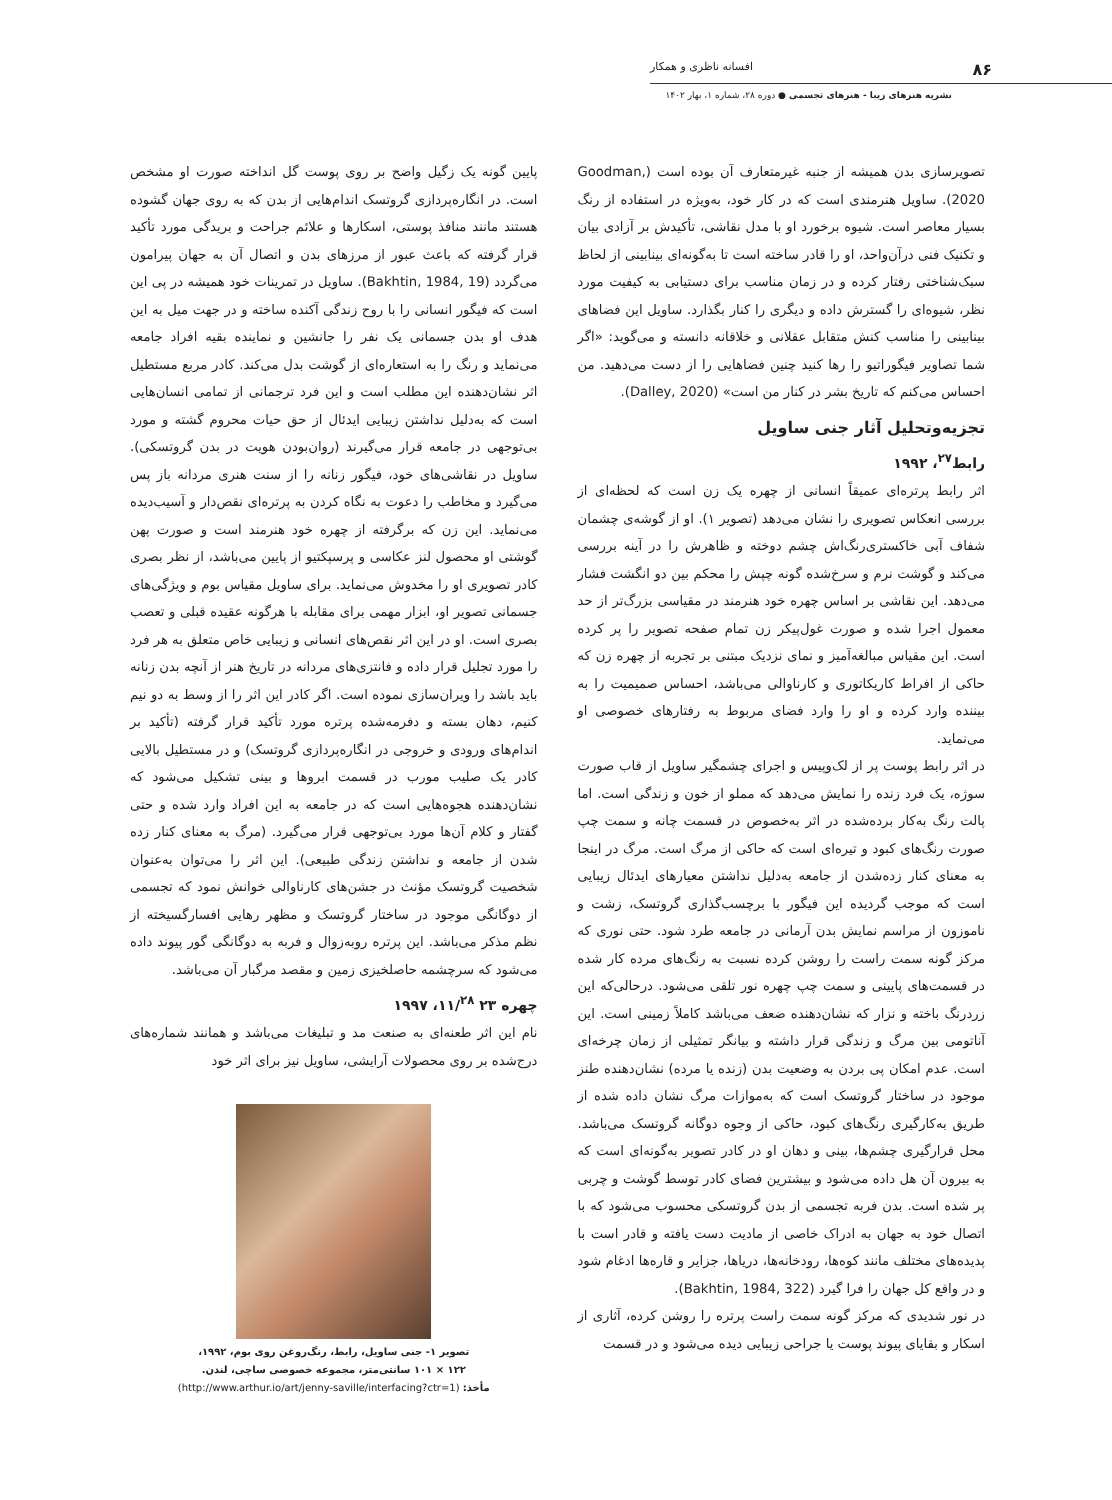۸۶ افسانه ناظری و همکار
نشریه هنرهای زیبا - هنرهای تجسمی ● دوره ۲۸، شماره ۱، بهار ۱۴۰۲
تصویرسازی بدن همیشه از جنبه غیرمتعارف آن بوده است (Goodman, 2020). ساویل هنرمندی است که در کار خود، به‌ویژه در استفاده از رنگ بسیار معاصر است. شیوه برخورد او با مدل نقاشی، تأکیدش بر آزادی بیان و تکنیک فنی درآن‌واحد، او را قادر ساخته است تا به‌گونه‌ای بینابینی از لحاظ سبک‌شناختی رفتار کرده و در زمان مناسب برای دستیابی به کیفیت مورد نظر، شیوه‌ای را گسترش داده و دیگری را کنار بگذارد. ساویل این فضاهای بینابینی را مناسب کنش متقابل عقلانی و خلاقانه دانسته و می‌گوید: «اگر شما تصاویر فیگوراتیو را رها کنید چنین فضاهایی را از دست می‌دهید. من احساس می‌کنم که تاریخ بشر در کنار من است» (Dalley, 2020).
تجزیه‌وتحلیل آثار جنی ساویل
رابط<sup>۲۷</sup>، ۱۹۹۲
اثر رابط پرتره‌ای عمیقاً انسانی از چهره یک زن است که لحظه‌ای از بررسی انعکاس تصویری را نشان می‌دهد (تصویر ۱). او از گوشه‌ی چشمان شفاف آبی خاکستری‌رنگ‌اش چشم دوخته و ظاهرش را در آینه بررسی می‌کند و گوشت نرم و سرخ‌شده گونه چپش را محکم بین دو انگشت فشار می‌دهد. این نقاشی بر اساس چهره خود هنرمند در مقیاسی بزرگ‌تر از حد معمول اجرا شده و صورت غول‌پیکر زن تمام صفحه تصویر را پر کرده است. این مقیاس مبالغه‌آمیز و نمای نزدیک مبتنی بر تجربه از چهره زن که حاکی از افراط کاریکاتوری و کارناوالی می‌باشد، احساس صمیمیت را به بیننده وارد کرده و او را وارد فضای مربوط به رفتارهای خصوصی او می‌نماید.
در اثر رابط پوست پر از لک‌وپیس و اجرای چشمگیر ساویل از قاب صورت سوژه، یک فرد زنده را نمایش می‌دهد که مملو از خون و زندگی است. اما پالت رنگ به‌کار برده‌شده در اثر به‌خصوص در قسمت چانه و سمت چپ صورت رنگ‌های کبود و تیره‌ای است که حاکی از مرگ است. مرگ در اینجا به معنای کنار زده‌شدن از جامعه به‌دلیل نداشتن معیارهای ایدئال زیبایی است که موجب گردیده این فیگور با برچسب‌گذاری گروتسک، زشت و ناموزون از مراسم نمایش بدن آرمانی در جامعه طرد شود. حتی نوری که مرکز گونه سمت راست را روشن کرده نسبت به رنگ‌های مرده کار شده در قسمت‌های پایینی و سمت چپ چهره نور تلقی می‌شود. درحالی‌که این زردرنگ باخته و نزار که نشان‌دهنده ضعف می‌باشد کاملاً زمینی است. این آناتومی بین مرگ و زندگی قرار داشته و بیانگر تمثیلی از زمان چرخه‌ای است. عدم امکان پی بردن به وضعیت بدن (زنده یا مرده) نشان‌دهنده طنز موجود در ساختار گروتسک است که به‌موازات مرگ نشان داده شده از طریق به‌کارگیری رنگ‌های کبود، حاکی از وجوه دوگانه گروتسک می‌باشد. محل قرارگیری چشم‌ها، بینی و دهان او در کادر تصویر به‌گونه‌ای است که به بیرون آن هل داده می‌شود و بیشترین فضای کادر توسط گوشت و چربی پر شده است. بدن فربه تجسمی از بدن گروتسکی محسوب می‌شود که با اتصال خود به جهان به ادراک خاصی از مادیت دست یافته و قادر است با پدیده‌های مختلف مانند کوه‌ها، رودخانه‌ها، دریاها، جزایر و قاره‌ها ادغام شود و در واقع کل جهان را فرا گیرد (Bakhtin, 1984, 322).
در نور شدیدی که مرکز گونه سمت راست پرتره را روشن کرده، آثاری از اسکار و بقایای پیوند پوست یا جراحی زیبایی دیده می‌شود و در قسمت
پایین گونه یک زگیل واضح بر روی پوست گل انداخته صورت او مشخص است. در انگاره‌پردازی گروتسک اندام‌هایی از بدن که به روی جهان گشوده هستند مانند منافذ پوستی، اسکارها و علائم جراحت و بریدگی مورد تأکید قرار گرفته که باعث عبور از مرزهای بدن و اتصال آن به جهان پیرامون می‌گردد (Bakhtin, 1984, 19). ساویل در تمرینات خود همیشه در پی این است که فیگور انسانی را با روح زندگی آکنده ساخته و در جهت میل به این هدف او بدن جسمانی یک نفر را جانشین و نماینده بقیه افراد جامعه می‌نماید و رنگ را به استعاره‌ای از گوشت بدل می‌کند. کادر مربع مستطیل اثر نشان‌دهنده این مطلب است و این فرد ترجمانی از تمامی انسان‌هایی است که به‌دلیل نداشتن زیبایی ایدئال از حق حیات محروم گشته و مورد بی‌توجهی در جامعه قرار می‌گیرند (روان‌بودن هویت در بدن گروتسکی). ساویل در نقاشی‌های خود، فیگور زنانه را از سنت هنری مردانه باز پس می‌گیرد و مخاطب را دعوت به نگاه کردن به پرتره‌ای نقص‌دار و آسیب‌دیده می‌نماید. این زن که برگرفته از چهره خود هنرمند است و صورت پهن گوشتی او محصول لنز عکاسی و پرسپکتیو از پایین می‌باشد، از نظر بصری کادر تصویری او را مخدوش می‌نماید. برای ساویل مقیاس بوم و ویژگی‌های جسمانی تصویر او، ابزار مهمی برای مقابله با هرگونه عقیده قبلی و تعصب بصری است. او در این اثر نقص‌های انسانی و زیبایی خاص متعلق به هر فرد را مورد تجلیل قرار داده و فانتزی‌های مردانه در تاریخ هنر از آنچه بدن زنانه باید باشد را ویران‌سازی نموده است. اگر کادر این اثر را از وسط به دو نیم کنیم، دهان بسته و دفرمه‌شده پرتره مورد تأکید قرار گرفته (تأکید بر اندام‌های ورودی و خروجی در انگاره‌پردازی گروتسک) و در مستطیل بالایی کادر یک صلیب مورب در قسمت ابروها و بینی تشکیل می‌شود که نشان‌دهنده هجوه‌هایی است که در جامعه به این افراد وارد شده و حتی گفتار و کلام آن‌ها مورد بی‌توجهی قرار می‌گیرد. (مرگ به معنای کنار زده شدن از جامعه و نداشتن زندگی طبیعی). این اثر را می‌توان به‌عنوان شخصیت گروتسک مؤنث در جشن‌های کارناوالی خوانش نمود که تجسمی از دوگانگی موجود در ساختار گروتسک و مظهر رهایی افسارگسیخته از نظم مذکر می‌باشد. این پرتره روبه‌زوال و فربه به دوگانگی گور پیوند داده می‌شود که سرچشمه حاصلخیزی زمین و مقصد مرگبار آن می‌باشد.
چهره ۲۳ ۱۱/<sup>۲۸</sup>، ۱۹۹۷
نام این اثر طعنه‌ای به صنعت مد و تبلیغات می‌باشد و همانند شماره‌های درج‌شده بر روی محصولات آرایشی، ساویل نیز برای اثر خود
تصویر ۱- جنی ساویل، رابط، رنگ‌روغن روی بوم، ۱۹۹۲،
۱۲۲ × ۱۰۱ سانتی‌متر، مجموعه خصوصی ساچی، لندن.
مأخذ: (http://www.arthur.io/art/jenny-saville/interfacing?ctr=1)